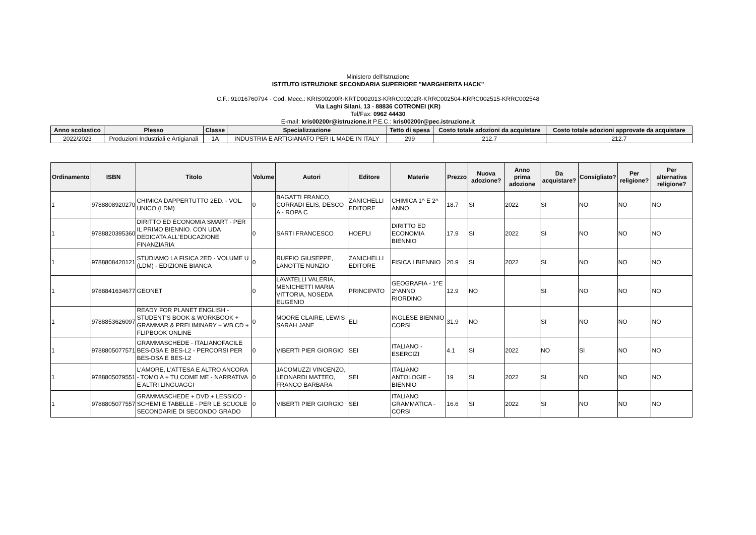Ministero dell'Istruzione
ISTITUTO ISTRUZIONE SECONDARIA SUPERIORE "MARGHERITA HACK"
C.F.: 91016760794 - Cod. Mecc.: KRIS00200R-KRTD002013-KRRC00202R-KRRC002504-KRRC002515-KRRC002548
Via Laghi Silani, 13 - 88836 COTRONEI (KR)
Tel/Fax: 0962 44430
E-mail: kris00200r@istruzione.it P.E.C.: kris00200r@pec.istruzione.it
| Anno scolastico | Plesso | Classe | Specializzazione | Tetto di spesa | Costo totale adozioni da acquistare | Costo totale adozioni approvate da acquistare |
| --- | --- | --- | --- | --- | --- | --- |
| 2022/2023 | Produzioni Industriali e Artigianali | 1A | INDUSTRIA E ARTIGIANATO PER IL MADE IN ITALY | 299 | 212.7 | 212.7 |
| Ordinamento | ISBN | Titolo | Volume | Autori | Editore | Materie | Prezzo | Nuova adozione? | Anno prima adozione | Da acquistare? | Consigliato? | Per religione? | Per alternativa religione? |
| --- | --- | --- | --- | --- | --- | --- | --- | --- | --- | --- | --- | --- | --- |
| 1 | 9788808920270 | CHIMICA DAPPERTUTTO 2ED. - VOL. UNICO (LDM) | 0 | BAGATTI FRANCO, CORRADI ELIS, DESCO A - ROPA C | ZANICHELLI EDITORE | CHIMICA 1^ E 2^ ANNO | 18.7 | SI | 2022 | SI | NO | NO | NO |
| 1 | 9788820395360 | DIRITTO ED ECONOMIA SMART - PER IL PRIMO BIENNIO. CON UDA DEDICATA ALL'EDUCAZIONE FINANZIARIA | 0 | SARTI FRANCESCO | HOEPLI | DIRITTO ED ECONOMIA BIENNIO | 17.9 | SI | 2022 | SI | NO | NO | NO |
| 1 | 9788808420121 | STUDIAMO LA FISICA 2ED - VOLUME U (LDM) - EDIZIONE BIANCA | 0 | RUFFIO GIUSEPPE, LANOTTE NUNZIO | ZANICHELLI EDITORE | FISICA I BIENNIO | 20.9 | SI | 2022 | SI | NO | NO | NO |
| 1 | 9788841634677 | GEONET | 0 | LAVATELLI VALERIA, MENICHETTI MARIA VITTORIA, NOSEDA EUGENIO | PRINCIPATO | GEOGRAFIA - 1^E 2^ANNO RIORDINO | 12.9 | NO | | SI | NO | NO | NO |
| 1 | 9788853626097 | READY FOR PLANET ENGLISH - STUDENT'S BOOK & WORKBOOK + GRAMMAR & PRELIMINARY + WB CD + FLIPBOOK ONLINE | 0 | MOORE CLAIRE, LEWIS SARAH JANE | ELI | INGLESE BIENNIO CORSI | 31.9 | NO | | SI | NO | NO | NO |
| 1 | 9788805077571 | GRAMMASCHEDE - ITALIANOFACILE BES-DSA E BES-L2 - PERCORSI PER BES-DSA E BES-L2 | 0 | VIBERTI PIER GIORGIO | SEI | ITALIANO - ESERCIZI | 4.1 | SI | 2022 | NO | SI | NO | NO |
| 1 | 9788805079551 | L'AMORE, L'ATTESA E ALTRO ANCORA - TOMO A + TU COME ME - NARRATIVA E ALTRI LINGUAGGI | 0 | JACOMUZZI VINCENZO, LEONARDI MATTEO, FRANCO BARBARA | SEI | ITALIANO ANTOLOGIE - BIENNIO | 19 | SI | 2022 | SI | NO | NO | NO |
| 1 | 9788805077557 | GRAMMASCHEDE + DVD + LESSICO - SCHEMI E TABELLE - PER LE SCUOLE SECONDARIE DI SECONDO GRADO | 0 | VIBERTI PIER GIORGIO | SEI | ITALIANO GRAMMATICA - CORSI | 16.6 | SI | 2022 | SI | NO | NO | NO |